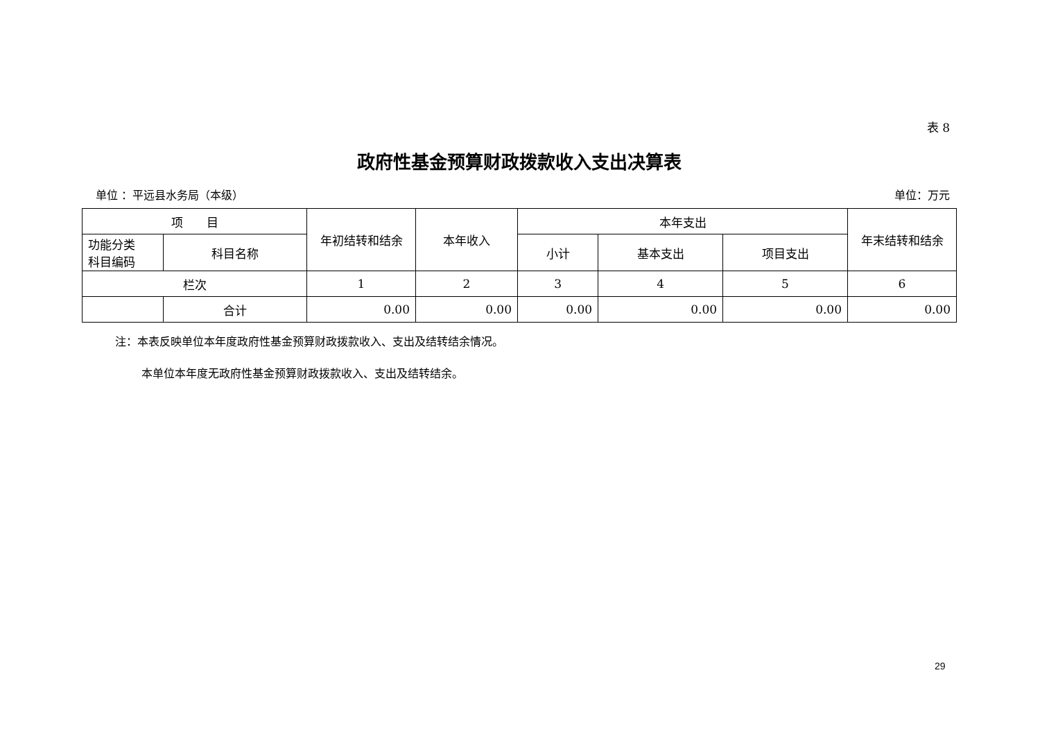表 8
政府性基金预算财政拨款收入支出决算表
单位 ：平远县水务局（本级） 单位：万元
| 项 目 | | 年初结转和结余 | 本年收入 | 本年支出 | | | 年末结转和结余 |
| --- | --- | --- | --- | --- | --- | --- | --- |
| 功能分类 科目编码 | 科目名称 | | | 小计 | 基本支出 | 项目支出 | |
| 栏次 | | 1 | 2 | 3 | 4 | 5 | 6 |
| | 合计 | 0.00 | 0.00 | 0.00 | 0.00 | 0.00 | 0.00 |
注：本表反映单位本年度政府性基金预算财政拨款收入、支出及结转结余情况。
本单位本年度无政府性基金预算财政拨款收入、支出及结转结余。
29